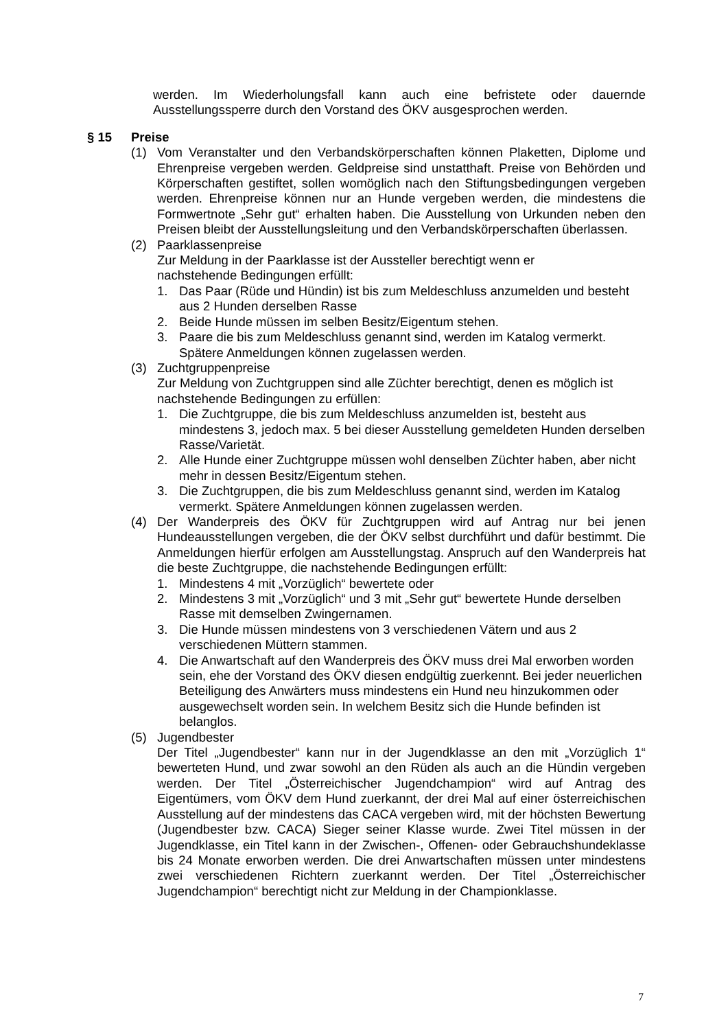werden. Im Wiederholungsfall kann auch eine befristete oder dauernde Ausstellungssperre durch den Vorstand des ÖKV ausgesprochen werden.
§ 15 Preise
(1) Vom Veranstalter und den Verbandskörperschaften können Plaketten, Diplome und Ehrenpreise vergeben werden. Geldpreise sind unstatthaft. Preise von Behörden und Körperschaften gestiftet, sollen womöglich nach den Stiftungsbedingungen vergeben werden. Ehrenpreise können nur an Hunde vergeben werden, die mindestens die Formwertnote „Sehr gut“ erhalten haben. Die Ausstellung von Urkunden neben den Preisen bleibt der Ausstellungsleitung und den Verbandskörperschaften überlassen.
(2) Paarklassenpreise
Zur Meldung in der Paarklasse ist der Aussteller berechtigt wenn er
nachstehende Bedingungen erfüllt:
1. Das Paar (Rüde und Hündin) ist bis zum Meldeschluss anzumelden und besteht aus 2 Hunden derselben Rasse
2. Beide Hunde müssen im selben Besitz/Eigentum stehen.
3. Paare die bis zum Meldeschluss genannt sind, werden im Katalog vermerkt. Spätere Anmeldungen können zugelassen werden.
(3) Zuchtgruppenpreise
Zur Meldung von Zuchtgruppen sind alle Züchter berechtigt, denen es möglich ist nachstehende Bedingungen zu erfüllen:
1. Die Zuchtgruppe, die bis zum Meldeschluss anzumelden ist, besteht aus mindestens 3, jedoch max. 5 bei dieser Ausstellung gemeldeten Hunden derselben Rasse/Varietät.
2. Alle Hunde einer Zuchtgruppe müssen wohl denselben Züchter haben, aber nicht mehr in dessen Besitz/Eigentum stehen.
3. Die Zuchtgruppen, die bis zum Meldeschluss genannt sind, werden im Katalog vermerkt. Spätere Anmeldungen können zugelassen werden.
(4) Der Wanderpreis des ÖKV für Zuchtgruppen wird auf Antrag nur bei jenen Hundeausstellungen vergeben, die der ÖKV selbst durchführt und dafür bestimmt. Die Anmeldungen hierfür erfolgen am Ausstellungstag. Anspruch auf den Wanderpreis hat die beste Zuchtgruppe, die nachstehende Bedingungen erfüllt:
1. Mindestens 4 mit „Vorzüglich“ bewertete oder
2. Mindestens 3 mit „Vorzüglich“ und 3 mit „Sehr gut“ bewertete Hunde derselben Rasse mit demselben Zwingernamen.
3. Die Hunde müssen mindestens von 3 verschiedenen Vätern und aus 2 verschiedenen Müttern stammen.
4. Die Anwartschaft auf den Wanderpreis des ÖKV muss drei Mal erworben worden sein, ehe der Vorstand des ÖKV diesen endgültig zuerkennt. Bei jeder neuerlichen Beteiligung des Anwärters muss mindestens ein Hund neu hinzukommen oder ausgewechselt worden sein. In welchem Besitz sich die Hunde befinden ist belanglos.
(5) Jugendbester
Der Titel „Jugendbester“ kann nur in der Jugendklasse an den mit „Vorzüglich 1“ bewerteten Hund, und zwar sowohl an den Rüden als auch an die Hündin vergeben werden. Der Titel „Österreichischer Jugendchampion“ wird auf Antrag des Eigentümers, vom ÖKV dem Hund zuerkannt, der drei Mal auf einer österreichischen Ausstellung auf der mindestens das CACA vergeben wird, mit der höchsten Bewertung (Jugendbester bzw. CACA) Sieger seiner Klasse wurde. Zwei Titel müssen in der Jugendklasse, ein Titel kann in der Zwischen-, Offenen- oder Gebrauchshundeklasse bis 24 Monate erworben werden. Die drei Anwartschaften müssen unter mindestens zwei verschiedenen Richtern zuerkannt werden. Der Titel „Österreichischer Jugendchampion“ berechtigt nicht zur Meldung in der Championklasse.
7